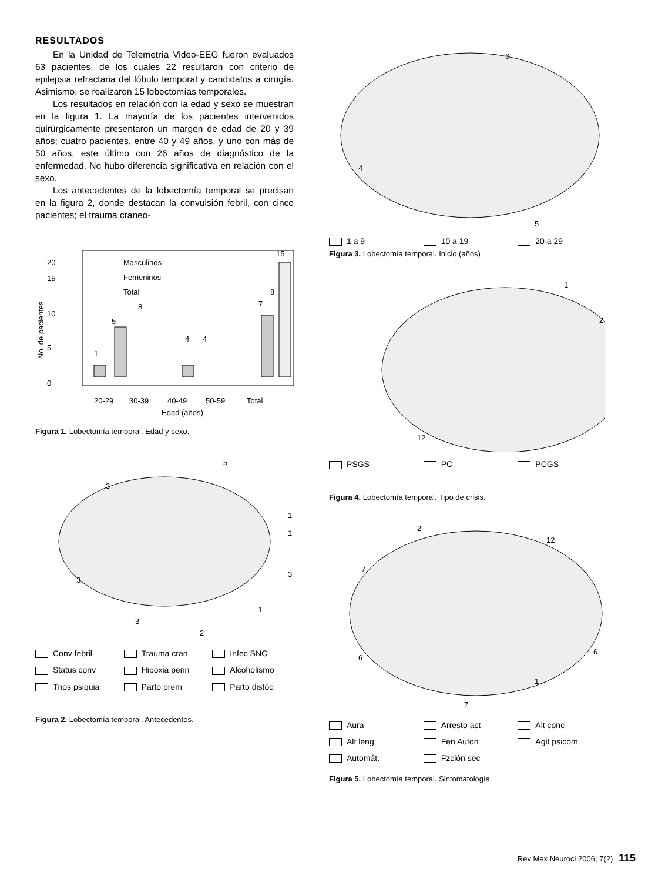RESULTADOS
En la Unidad de Telemetría Video-EEG fueron evaluados 63 pacientes, de los cuales 22 resultaron con criterio de epilepsia refractaria del lóbulo temporal y candidatos a cirugía. Asimismo, se realizaron 15 lobectomías temporales.
Los resultados en relación con la edad y sexo se muestran en la figura 1. La mayoría de los pacientes intervenidos quirúrgicamente presentaron un margen de edad de 20 y 39 años; cuatro pacientes, entre 40 y 49 años, y uno con más de 50 años, este último con 26 años de diagnóstico de la enfermedad. No hubo diferencia significativa en relación con el sexo.
Los antecedentes de la lobectomía temporal se precisan en la figura 2, donde destacan la convulsión febril, con cinco pacientes; el trauma craneo-
0
5
10
15
20
No. de pacientes
Masculinos
Femeninos
Total
1
5
8
4
4
7
8
15
20-29
30-39
40-49
50-59
Total
Edad (años)
Figura 1. Lobectomía temporal. Edad y sexo.
5
3
1
1
3
3
1
2
3
Conv febril Trauma cran Infec SNC Status conv Hipoxia perin Alcoholismo Tnos psiquia Parto prem Parto distóc
Figura 2. Lobectomía temporal. Antecedentes.
6
4
5
1 a 9 10 a 19 20 a 29
Figura 3. Lobectomía temporal. Inicio (años)
1
2
12
PSGS PC PCGS
Figura 4. Lobectomía temporal. Tipo de crisis.
2
12
7
6
6
1
7
Aura Arresto act Alt conc Alt leng Fen Auton Agit psicom Automát. Fzción sec
Figura 5. Lobectomía temporal. Sintomatología.
Rev Mex Neuroci 2006; 7(2) 115